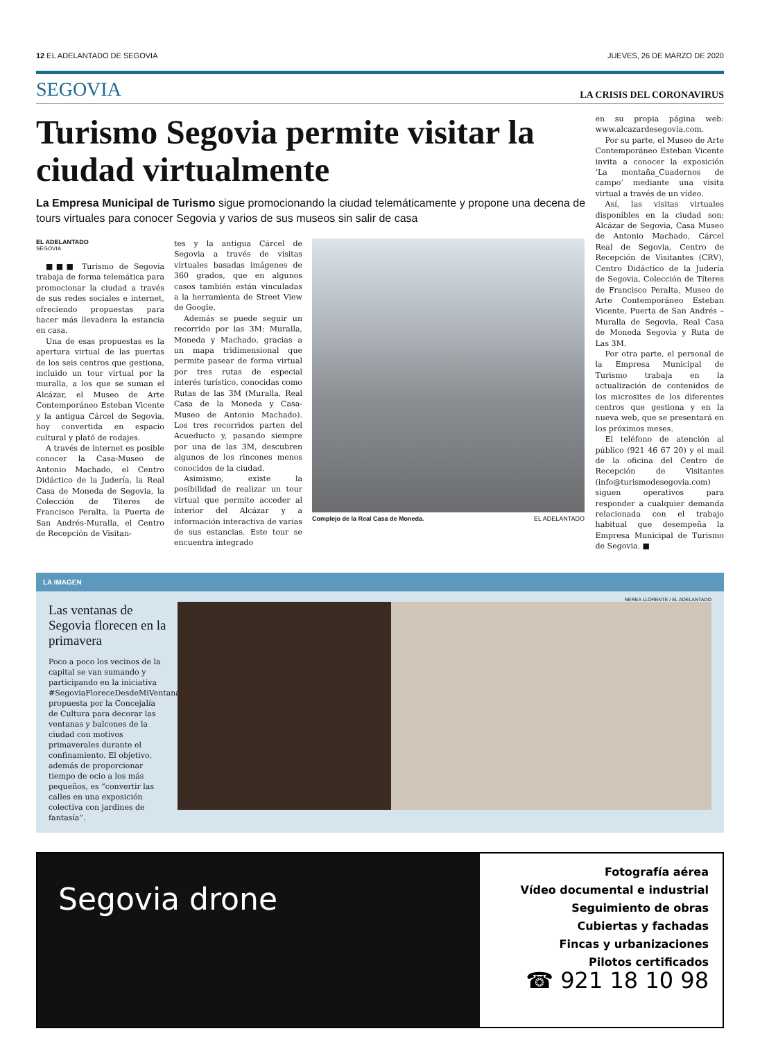12 EL ADELANTADO DE SEGOVIA JUEVES, 26 DE MARZO DE 2020
SEGOVIA
LA CRISIS DEL CORONAVIRUS
Turismo Segovia permite visitar la ciudad virtualmente
La Empresa Municipal de Turismo sigue promocionando la ciudad telemáticamente y propone una decena de tours virtuales para conocer Segovia y varios de sus museos sin salir de casa
EL ADELANTADO
SEGOVIA
■■■ Turismo de Segovia trabaja de forma telemática para promocionar la ciudad a través de sus redes sociales e internet, ofreciendo propuestas para hacer más llevadera la estancia en casa.
Una de esas propuestas es la apertura virtual de las puertas de los seis centros que gestiona, incluido un tour virtual por la muralla, a los que se suman el Alcázar, el Museo de Arte Contemporáneo Esteban Vicente y la antigua Cárcel de Segovia, hoy convertida en espacio cultural y plató de rodajes.
A través de internet es posible conocer la Casa-Museo de Antonio Machado, el Centro Didáctico de la Judería, la Real Casa de Moneda de Segovia, la Colección de Títeres de Francisco Peralta, la Puerta de San Andrés-Muralla, el Centro de Recepción de Visitan-
tes y la antigua Cárcel de Segovia a través de visitas virtuales basadas imágenes de 360 grados, que en algunos casos también están vinculadas a la herramienta de Street View de Google.
Además se puede seguir un recorrido por las 3M: Muralla, Moneda y Machado, gracias a un mapa tridimensional que permite pasear de forma virtual por tres rutas de especial interés turístico, conocidas como Rutas de las 3M (Muralla, Real Casa de la Moneda y Casa-Museo de Antonio Machado). Los tres recorridos parten del Acueducto y, pasando siempre por una de las 3M, descubren algunos de los rincones menos conocidos de la ciudad.
Asimismo, existe la posibilidad de realizar un tour virtual que permite acceder al interior del Alcázar y a información interactiva de varias de sus estancias. Este tour se encuentra integrado
Complejo de la Real Casa de Moneda. EL ADELANTADO
en su propia página web: www.alcazardesegovia.com.
Por su parte, el Museo de Arte Contemporáneo Esteban Vicente invita a conocer la exposición ‘La montaña_Cuadernos de campo’ mediante una visita virtual a través de un vídeo.
Así, las visitas virtuales disponibles en la ciudad son: Alcázar de Segovia, Casa Museo de Antonio Machado, Cárcel Real de Segovia, Centro de Recepción de Visitantes (CRV), Centro Didáctico de la Judería de Segovia, Colección de Títeres de Francisco Peralta, Museo de Arte Contemporáneo Esteban Vicente, Puerta de San Andrés – Muralla de Segovia, Real Casa de Moneda Segovia y Ruta de Las 3M.
Por otra parte, el personal de la Empresa Municipal de Turismo trabaja en la actualización de contenidos de los microsites de los diferentes centros que gestiona y en la nueva web, que se presentará en los próximos meses.
El teléfono de atención al público (921 46 67 20) y el mail de la oficina del Centro de Recepción de Visitantes (info@turismodesegovia.com) siguen operativos para responder a cualquier demanda relacionada con el trabajo habitual que desempeña la Empresa Municipal de Turismo de Segovia. ■
LA IMAGEN
Las ventanas de Segovia florecen en la primavera
Poco a poco los vecinos de la capital se van sumando y participando en la iniciativa #SegoviaFloreceDesdeMiVentana, propuesta por la Concejalía de Cultura para decorar las ventanas y balcones de la ciudad con motivos primaverales durante el confinamiento. El objetivo, además de proporcionar tiempo de ocio a los más pequeños, es “convertir las calles en una exposición colectiva con jardines de fantasía”.
NEREA LLORENTE / EL ADELANTADO
Segovia drone
Fotografía aérea
Vídeo documental e industrial
Seguimiento de obras
Cubiertas y fachadas
Fincas y urbanizaciones
Pilotos certificados
☎ 921 18 10 98